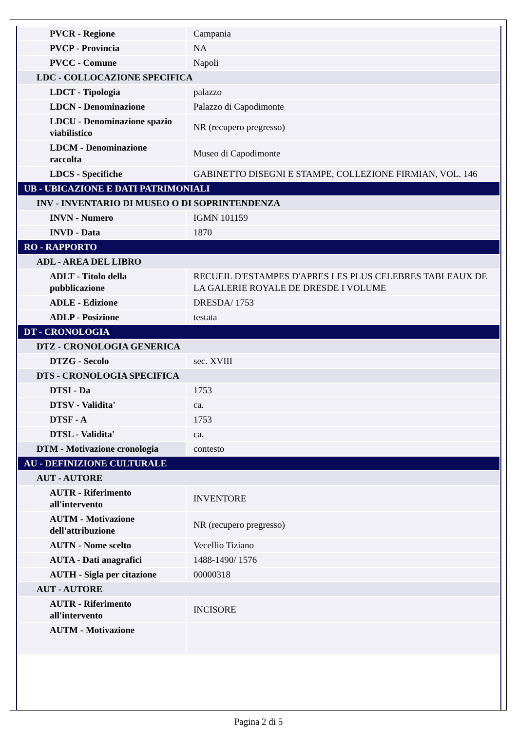| PVCR - Regione | Campania |
| PVCP - Provincia | NA |
| PVCC - Comune | Napoli |
| LDC - COLLOCAZIONE SPECIFICA | |
| LDCT - Tipologia | palazzo |
| LDCN - Denominazione | Palazzo di Capodimonte |
| LDCU - Denominazione spazio viabilistico | NR (recupero pregresso) |
| LDCM - Denominazione raccolta | Museo di Capodimonte |
| LDCS - Specifiche | GABINETTO DISEGNI E STAMPE, COLLEZIONE FIRMIAN, VOL. 146 |
| UB - UBICAZIONE E DATI PATRIMONIALI | |
| INV - INVENTARIO DI MUSEO O DI SOPRINTENDENZA | |
| INVN - Numero | IGMN 101159 |
| INVD - Data | 1870 |
| RO - RAPPORTO | |
| ADL - AREA DEL LIBRO | |
| ADLT - Titolo della pubblicazione | RECUEIL D'ESTAMPES D'APRES LES PLUS CELEBRES TABLEAUX DE LA GALERIE ROYALE DE DRESDE I VOLUME |
| ADLE - Edizione | DRESDA/ 1753 |
| ADLP - Posizione | testata |
| DT - CRONOLOGIA | |
| DTZ - CRONOLOGIA GENERICA | |
| DTZG - Secolo | sec. XVIII |
| DTS - CRONOLOGIA SPECIFICA | |
| DTSI - Da | 1753 |
| DTSV - Validita' | ca. |
| DTSF - A | 1753 |
| DTSL - Validita' | ca. |
| DTM - Motivazione cronologia | contesto |
| AU - DEFINIZIONE CULTURALE | |
| AUT - AUTORE | |
| AUTR - Riferimento all'intervento | INVENTORE |
| AUTM - Motivazione dell'attribuzione | NR (recupero pregresso) |
| AUTN - Nome scelto | Vecellio Tiziano |
| AUTA - Dati anagrafici | 1488-1490/ 1576 |
| AUTH - Sigla per citazione | 00000318 |
| AUT - AUTORE | |
| AUTR - Riferimento all'intervento | INCISORE |
| AUTM - Motivazione | |
Pagina 2 di 5